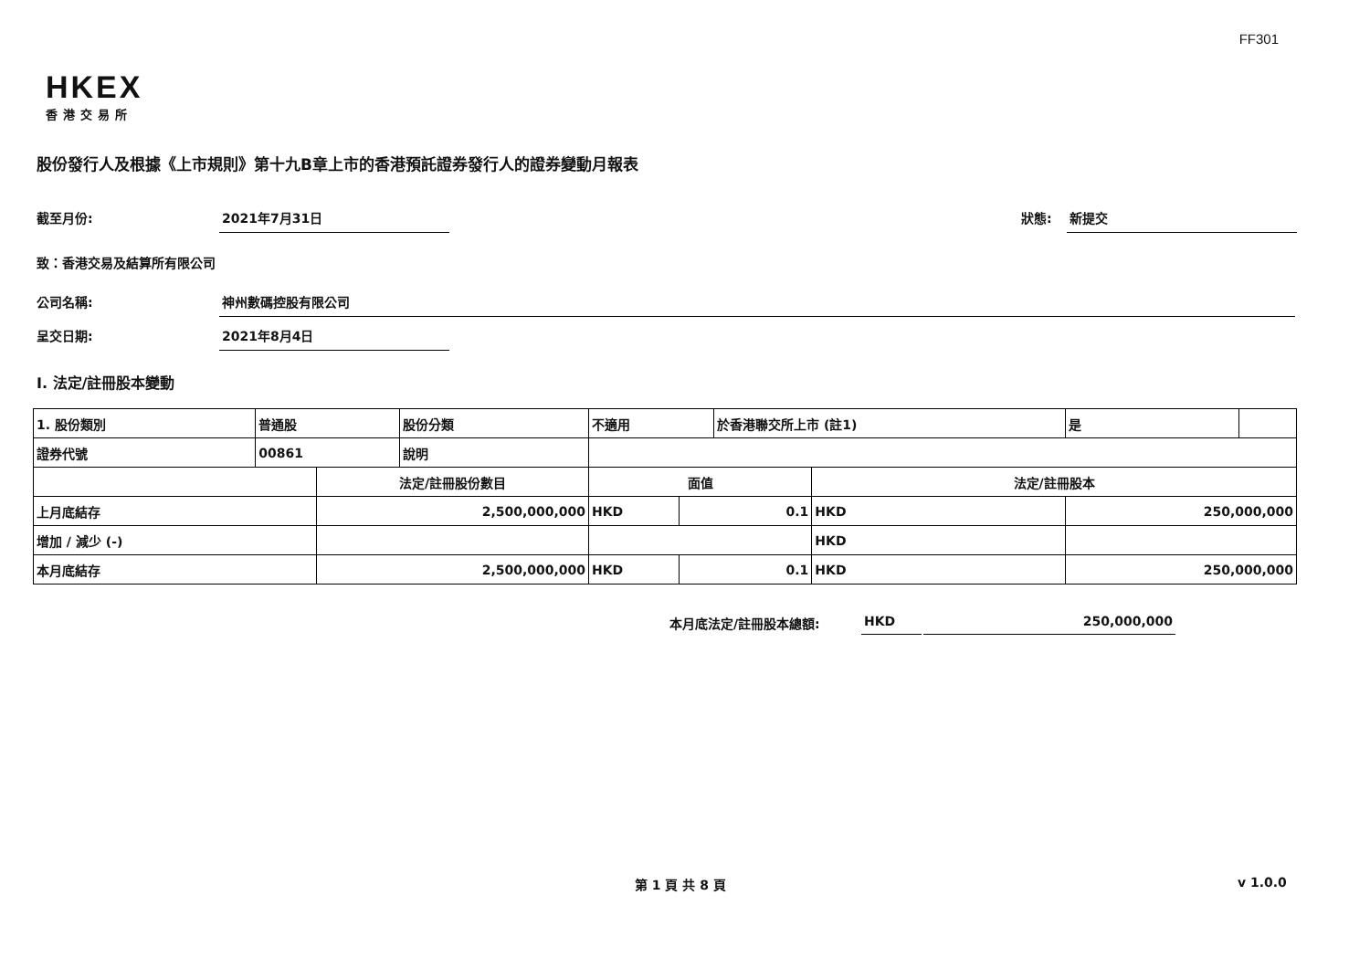FF301
HKEX
香港交易所
股份發行人及根據《上市規則》第十九B章上市的香港預託證券發行人的證券變動月報表
截至月份: 2021年7月31日
狀態: 新提交
致：香港交易及結算所有限公司
公司名稱: 神州數碼控股有限公司
呈交日期: 2021年8月4日
I. 法定/註冊股本變動
| 1. 股份類別 | 普通股 | | 股份分類 | 不適用 | | | 於香港聯交所上市 (註1) | | 是 | |
| 證券代號 | 00861 | | 說明 | | | | | | | |
| | | 法定/註冊股份數目 | | | 面值 | | | 法定/註冊股本 | | |
| 上月底結存 | | 2,500,000,000 | | | HKD | 0.1 | | HKD | 250,000,000 | |
| 增加 / 減少 (-) | | | | | | | | HKD | | |
| 本月底結存 | | 2,500,000,000 | | | HKD | 0.1 | | HKD | 250,000,000 | |
本月底法定/註冊股本總額: HKD 250,000,000
第 1 頁 共 8 頁 v 1.0.0